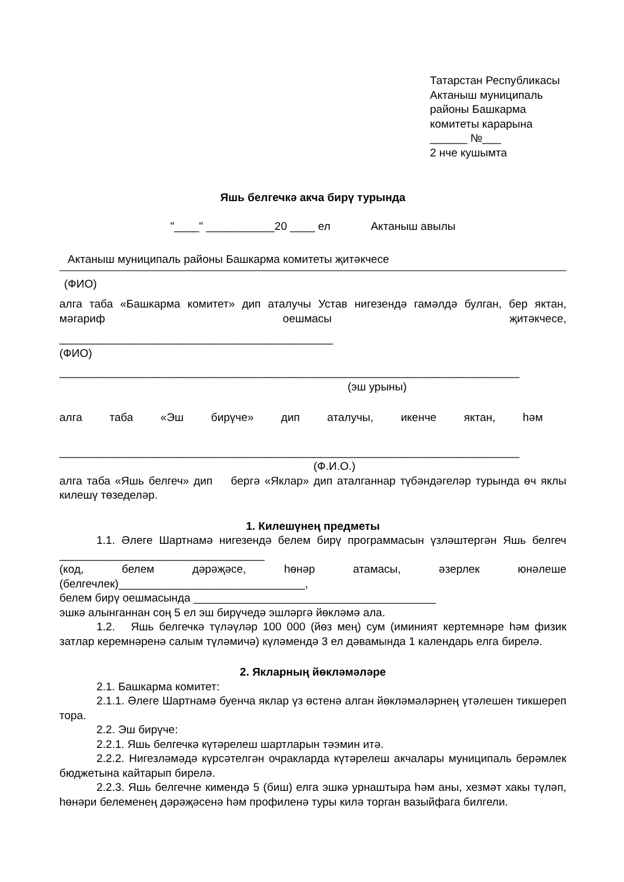Татарстан Республикасы
Актаныш муниципаль
районы Башкарма
комитеты карарына
______ №___
2 нче кушымта
Яшь белгечкә акча бирү турында
"____" ___________20 ____ ел Актаныш авылы
Актаныш муниципаль районы Башкарма комитеты җитәкчесе
(ФИО)
алга таба «Башкарма комитет» дип аталучы Устав нигезендә гамәлдә булган, бер яктан, мәгариф оешмасы җитәкчесе,
____________________________________________
(ФИО)
__________________________________________________________________________
(эш урыны)
алга таба «Эш бирүче» дип аталучы, икенче яктан, һәм
__________________________________________________________________________
(Ф.И.О.)
алга таба «Яшь белгеч» дип бергә «Яклар» дип аталганнар түбәндәгеләр турында өч яклы килешү төзеделәр.
1. Килешүнең предметы
1.1. Әлеге Шартнамә нигезендә белем бирү программасын үзләштергән Яшь белгеч _________________________________
(код, белем дәрәҗәсе, һөнәр атамасы, әзерлек юнәлеше
(белгечлек)______________________________,
белем бирү оешмасында _______________________________________
эшкә алынганнан соң 5 ел эш бирүчедә эшләргә йөкләмә ала.
1.2. Яшь белгечкә түләүләр 100 000 (йөз мең) сум (иминият кертемнәре һәм физик затлар керемнәренә салым түләмичә) күләмендә 3 ел дәвамында 1 календарь елга бирелә.
2. Якларның йөкләмәләре
2.1. Башкарма комитет:
2.1.1. Әлеге Шартнамә буенча яклар үз өстенә алган йөкләмәләрнең үтәлешен тикшереп тора.
2.2. Эш бирүче:
2.2.1. Яшь белгечкә күтәрелеш шартларын тәэмин итә.
2.2.2. Нигезләмәдә күрсәтелгән очракларда күтәрелеш акчалары муниципаль берәмлек бюджетына кайтарып бирелә.
2.2.3. Яшь белгечне кимендә 5 (биш) елга эшкә урнаштыра һәм аны, хезмәт хакы түләп, һөнәри белеменең дәрәҗәсенә һәм профиленә туры килә торган вазыйфага билгели.